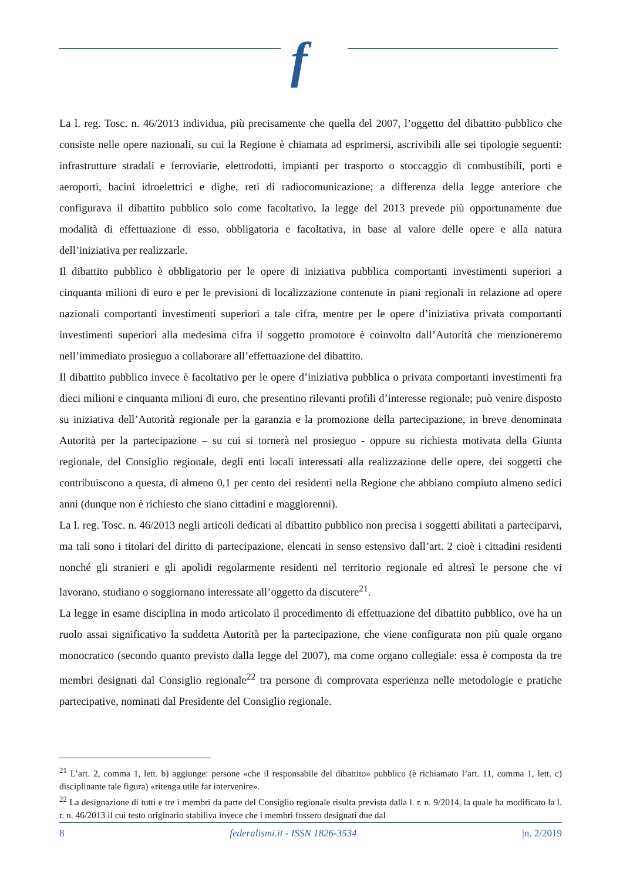f
La l. reg. Tosc. n. 46/2013 individua, più precisamente che quella del 2007, l’oggetto del dibattito pubblico che consiste nelle opere nazionali, su cui la Regione è chiamata ad esprimersi, ascrivibili alle sei tipologie seguenti: infrastrutture stradali e ferroviarie, elettrodotti, impianti per trasporto o stoccaggio di combustibili, porti e aeroporti, bacini idroelettrici e dighe, reti di radiocomunicazione; a differenza della legge anteriore che configurava il dibattito pubblico solo come facoltativo, la legge del 2013 prevede più opportunamente due modalità di effettuazione di esso, obbligatoria e facoltativa, in base al valore delle opere e alla natura dell’iniziativa per realizzarle.
Il dibattito pubblico è obbligatorio per le opere di iniziativa pubblica comportanti investimenti superiori a cinquanta milioni di euro e per le previsioni di localizzazione contenute in piani regionali in relazione ad opere nazionali comportanti investimenti superiori a tale cifra, mentre per le opere d’iniziativa privata comportanti investimenti superiori alla medesima cifra il soggetto promotore è coinvolto dall’Autorità che menzioneremo nell’immediato prosieguo a collaborare all’effettuazione del dibattito.
Il dibattito pubblico invece è facoltativo per le opere d’iniziativa pubblica o privata comportanti investimenti fra dieci milioni e cinquanta milioni di euro, che presentino rilevanti profili d’interesse regionale; può venire disposto su iniziativa dell’Autorità regionale per la garanzia e la promozione della partecipazione, in breve denominata Autorità per la partecipazione – su cui si tornerà nel prosieguo - oppure su richiesta motivata della Giunta regionale, del Consiglio regionale, degli enti locali interessati alla realizzazione delle opere, dei soggetti che contribuiscono a questa, di almeno 0,1 per cento dei residenti nella Regione che abbiano compiuto almeno sedici anni (dunque non è richiesto che siano cittadini e maggiorenni).
La l. reg. Tosc. n. 46/2013 negli articoli dedicati al dibattito pubblico non precisa i soggetti abilitati a parteciparvi, ma tali sono i titolari del diritto di partecipazione, elencati in senso estensivo dall’art. 2 cioè i cittadini residenti nonché gli stranieri e gli apolidi regolarmente residenti nel territorio regionale ed altresì le persone che vi lavorano, studiano o soggiornano interessate all’oggetto da discutere<sup>21</sup>.
La legge in esame disciplina in modo articolato il procedimento di effettuazione del dibattito pubblico, ove ha un ruolo assai significativo la suddetta Autorità per la partecipazione, che viene configurata non più quale organo monocratico (secondo quanto previsto dalla legge del 2007), ma come organo collegiale: essa è composta da tre membri designati dal Consiglio regionale<sup>22</sup> tra persone di comprovata esperienza nelle metodologie e pratiche partecipative, nominati dal Presidente del Consiglio regionale.
<sup>21</sup> L’art. 2, comma 1, lett. b) aggiunge: persone «che il responsabile del dibattito» pubblico (è richiamato l’art. 11, comma 1, lett. c) disciplinante tale figura) «ritenga utile far intervenire».
<sup>22</sup> La designazione di tutti e tre i membri da parte del Consiglio regionale risulta prevista dalla l. r. n. 9/2014, la quale ha modificato la l. r. n. 46/2013 il cui testo originario stabiliva invece che i membri fossero designati due dal
8 federalismi.it - ISSN 1826-3534 |n. 2/2019